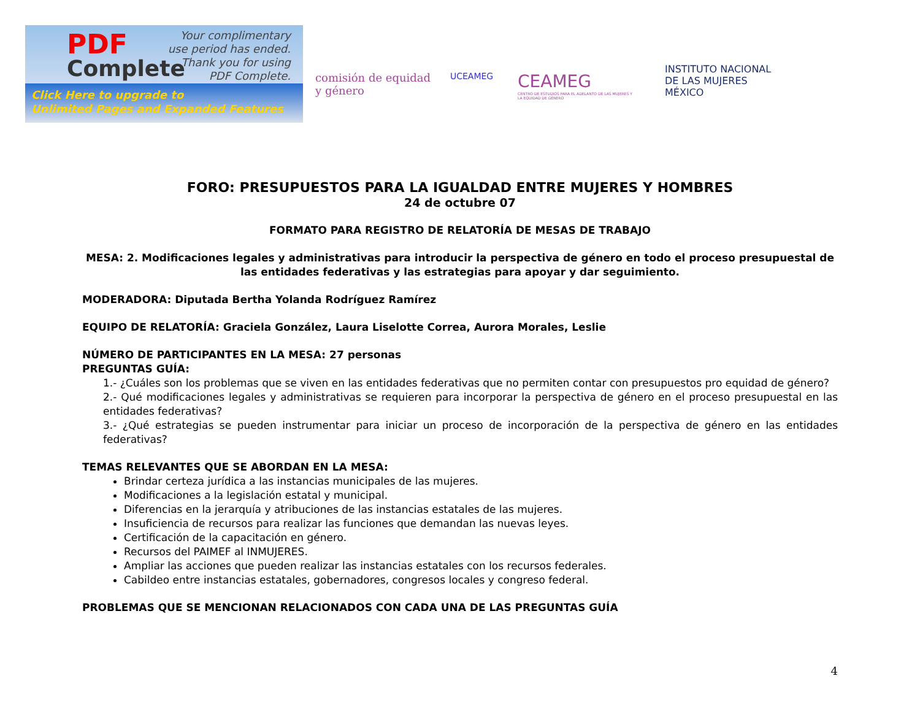PDF
Complete
Your complimentary
use period has ended.
Thank you for using
PDF Complete.
Click Here to upgrade to
Unlimited Pages and Expanded Features
comisión de equidad y género
UCEAMEG
CEAMEG
CENTRO DE ESTUDIOS PARA EL ADELANTO DE LAS MUJERES Y LA EQUIDAD DE GÉNERO
INSTITUTO NACIONAL
DE LAS MUJERES
MÉXICO
FORO: PRESUPUESTOS PARA LA IGUALDAD ENTRE MUJERES Y HOMBRES
24 de octubre 07
FORMATO PARA REGISTRO DE RELATORÍA DE MESAS DE TRABAJO
MESA: 2. Modificaciones legales y administrativas para introducir la perspectiva de género en todo el proceso presupuestal de las entidades federativas y las estrategias para apoyar y dar seguimiento.
MODERADORA: Diputada Bertha Yolanda Rodríguez Ramírez
EQUIPO DE RELATORÍA: Graciela González, Laura Liselotte Correa, Aurora Morales, Leslie
NÚMERO DE PARTICIPANTES EN LA MESA: 27 personas
PREGUNTAS GUÍA:
1.- ¿Cuáles son los problemas que se viven en las entidades federativas que no permiten contar con presupuestos pro equidad de género?
2.- Qué modificaciones legales y administrativas se requieren para incorporar la perspectiva de género en el proceso presupuestal en las entidades federativas?
3.- ¿Qué estrategias se pueden instrumentar para iniciar un proceso de incorporación de la perspectiva de género en las entidades federativas?
TEMAS RELEVANTES QUE SE ABORDAN EN LA MESA:
Brindar certeza jurídica a las instancias municipales de las mujeres.
Modificaciones a la legislación estatal y municipal.
Diferencias en la jerarquía y atribuciones de las instancias estatales de las mujeres.
Insuficiencia de recursos para realizar las funciones que demandan las nuevas leyes.
Certificación de la capacitación en género.
Recursos del PAIMEF al INMUJERES.
Ampliar las acciones que pueden realizar las instancias estatales con los recursos federales.
Cabildeo entre instancias estatales, gobernadores, congresos locales y congreso federal.
PROBLEMAS QUE SE MENCIONAN RELACIONADOS CON CADA UNA DE LAS PREGUNTAS GUÍA
4